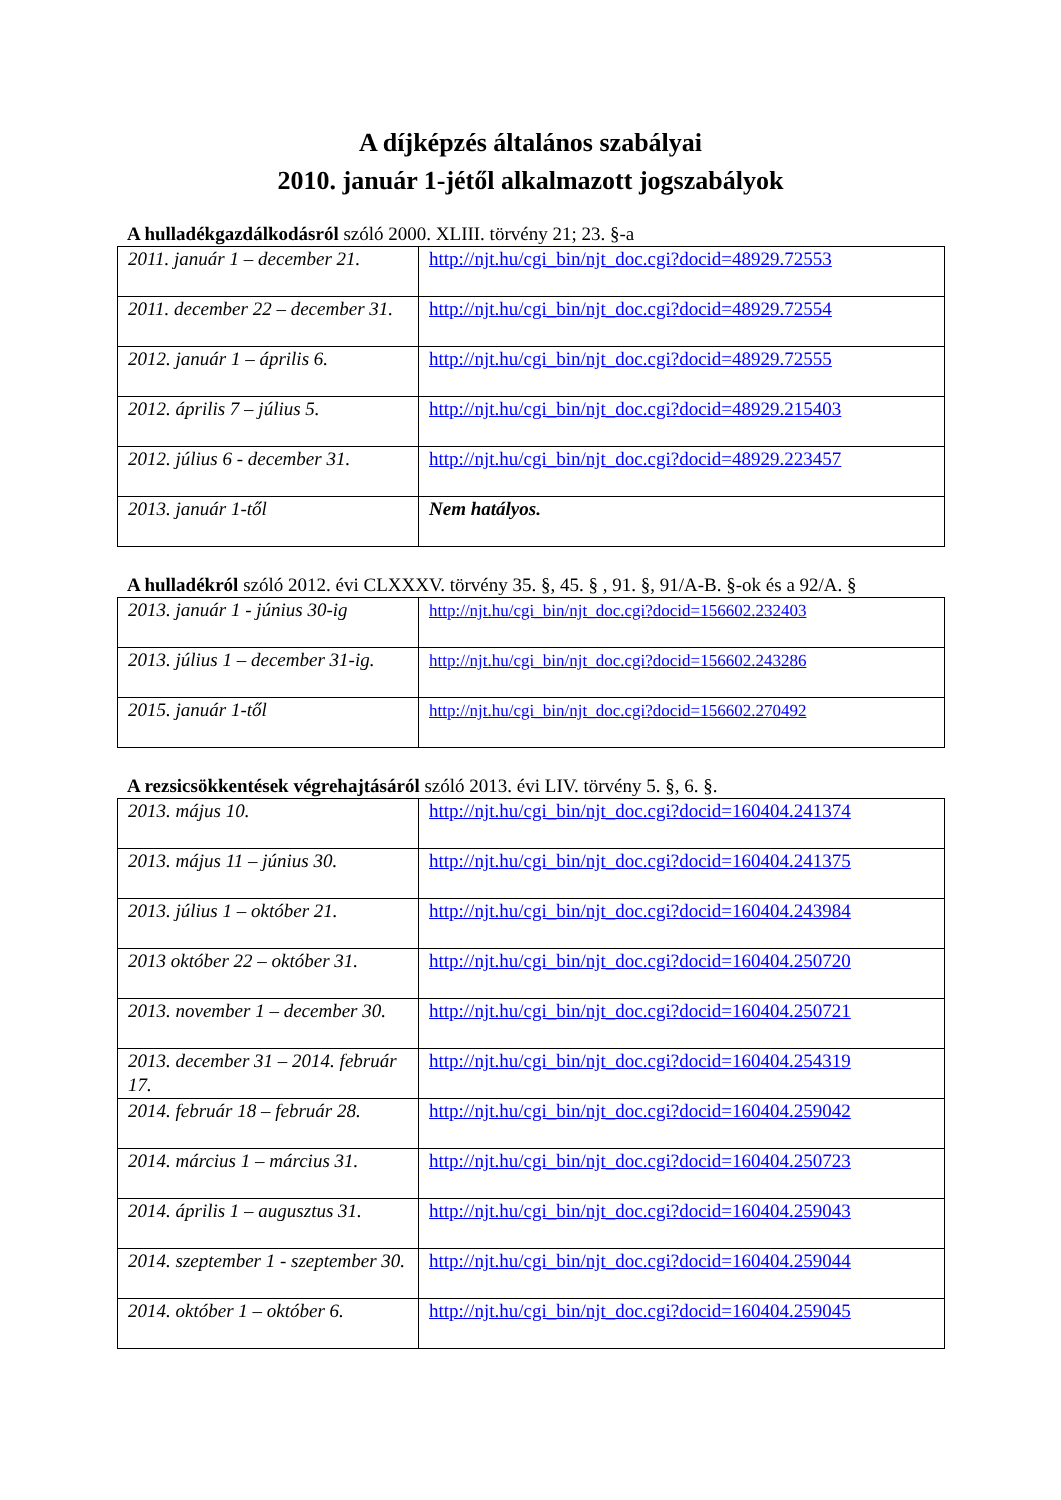A díjképzés általános szabályai
2010. január 1-jétől alkalmazott jogszabályok
A hulladékgazdálkodásról szóló 2000. XLIII. törvény 21; 23. §-a
| 2011. január 1 – december 21. | http://njt.hu/cgi_bin/njt_doc.cgi?docid=48929.72553 |
| 2011. december 22 – december 31. | http://njt.hu/cgi_bin/njt_doc.cgi?docid=48929.72554 |
| 2012. január 1 – április 6. | http://njt.hu/cgi_bin/njt_doc.cgi?docid=48929.72555 |
| 2012. április 7 – július 5. | http://njt.hu/cgi_bin/njt_doc.cgi?docid=48929.215403 |
| 2012. július 6 - december 31. | http://njt.hu/cgi_bin/njt_doc.cgi?docid=48929.223457 |
| 2013. január 1-től | Nem hatályos. |
A hulladékról szóló 2012. évi CLXXXV. törvény 35. §, 45. § , 91. §, 91/A-B. §-ok és a 92/A. §
| 2013. január 1 - június 30-ig | http://njt.hu/cgi_bin/njt_doc.cgi?docid=156602.232403 |
| 2013. július 1 – december 31-ig. | http://njt.hu/cgi_bin/njt_doc.cgi?docid=156602.243286 |
| 2015. január 1-től | http://njt.hu/cgi_bin/njt_doc.cgi?docid=156602.270492 |
A rezsicsökkentések végrehajtásáról szóló 2013. évi LIV. törvény 5. §, 6. §.
| 2013. május 10. | http://njt.hu/cgi_bin/njt_doc.cgi?docid=160404.241374 |
| 2013. május 11 – június 30. | http://njt.hu/cgi_bin/njt_doc.cgi?docid=160404.241375 |
| 2013. július 1 – október 21. | http://njt.hu/cgi_bin/njt_doc.cgi?docid=160404.243984 |
| 2013 október 22 – október 31. | http://njt.hu/cgi_bin/njt_doc.cgi?docid=160404.250720 |
| 2013. november 1 – december 30. | http://njt.hu/cgi_bin/njt_doc.cgi?docid=160404.250721 |
| 2013. december 31 – 2014. február 17. | http://njt.hu/cgi_bin/njt_doc.cgi?docid=160404.254319 |
| 2014. február 18 – február 28. | http://njt.hu/cgi_bin/njt_doc.cgi?docid=160404.259042 |
| 2014. március 1 – március 31. | http://njt.hu/cgi_bin/njt_doc.cgi?docid=160404.250723 |
| 2014. április 1 – augusztus 31. | http://njt.hu/cgi_bin/njt_doc.cgi?docid=160404.259043 |
| 2014. szeptember 1 - szeptember 30. | http://njt.hu/cgi_bin/njt_doc.cgi?docid=160404.259044 |
| 2014. október 1 – október 6. | http://njt.hu/cgi_bin/njt_doc.cgi?docid=160404.259045 |